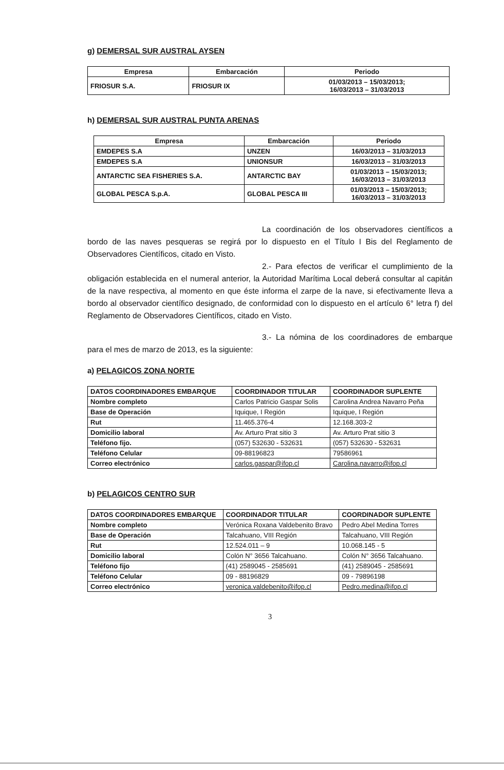g) DEMERSAL SUR AUSTRAL AYSEN
| Empresa | Embarcación | Periodo |
| --- | --- | --- |
| FRIOSUR S.A. | FRIOSUR IX | 01/03/2013 – 15/03/2013; 16/03/2013 – 31/03/2013 |
h) DEMERSAL SUR AUSTRAL PUNTA ARENAS
| Empresa | Embarcación | Periodo |
| --- | --- | --- |
| EMDEPES S.A | UNZEN | 16/03/2013 – 31/03/2013 |
| EMDEPES S.A | UNIONSUR | 16/03/2013 – 31/03/2013 |
| ANTARCTIC SEA FISHERIES S.A. | ANTARCTIC BAY | 01/03/2013 – 15/03/2013; 16/03/2013 – 31/03/2013 |
| GLOBAL PESCA S.p.A. | GLOBAL PESCA III | 01/03/2013 – 15/03/2013; 16/03/2013 – 31/03/2013 |
La coordinación de los observadores científicos a bordo de las naves pesqueras se regirá por lo dispuesto en el Título I Bis del Reglamento de Observadores Científicos, citado en Visto.
2.- Para efectos de verificar el cumplimiento de la obligación establecida en el numeral anterior, la Autoridad Marítima Local deberá consultar al capitán de la nave respectiva, al momento en que éste informa el zarpe de la nave, si efectivamente lleva a bordo al observador científico designado, de conformidad con lo dispuesto en el artículo 6° letra f) del Reglamento de Observadores Científicos, citado en Visto.
3.- La nómina de los coordinadores de embarque para el mes de marzo de 2013, es la siguiente:
a) PELAGICOS ZONA NORTE
| DATOS COORDINADORES EMBARQUE | COORDINADOR TITULAR | COORDINADOR SUPLENTE |
| --- | --- | --- |
| Nombre completo | Carlos Patricio Gaspar Solis | Carolina Andrea Navarro Peña |
| Base de Operación | Iquique, I Región | Iquique, I Región |
| Rut | 11.465.376-4 | 12.168.303-2 |
| Domicilio laboral | Av. Arturo Prat sitio 3 | Av. Arturo Prat sitio 3 |
| Teléfono fijo. | (057) 532630 - 532631 | (057) 532630 - 532631 |
| Teléfono Celular | 09-88196823 | 79586961 |
| Correo electrónico | carlos.gaspar@ifop.cl | Carolina.navarro@ifop.cl |
b) PELAGICOS CENTRO SUR
| DATOS COORDINADORES EMBARQUE | COORDINADOR TITULAR | COORDINADOR SUPLENTE |
| --- | --- | --- |
| Nombre completo | Verónica Roxana Valdebenito Bravo | Pedro Abel Medina Torres |
| Base de Operación | Talcahuano, VIII Región | Talcahuano, VIII Región |
| Rut | 12.524.011 – 9 | 10.068.145 - 5 |
| Domicilio laboral | Colón N° 3656 Talcahuano. | Colón N° 3656 Talcahuano. |
| Teléfono fijo | (41) 2589045 - 2585691 | (41) 2589045 - 2585691 |
| Teléfono Celular | 09 - 88196829 | 09 - 79896198 |
| Correo electrónico | veronica.valdebenito@ifop.cl | Pedro.medina@ifop.cl |
3